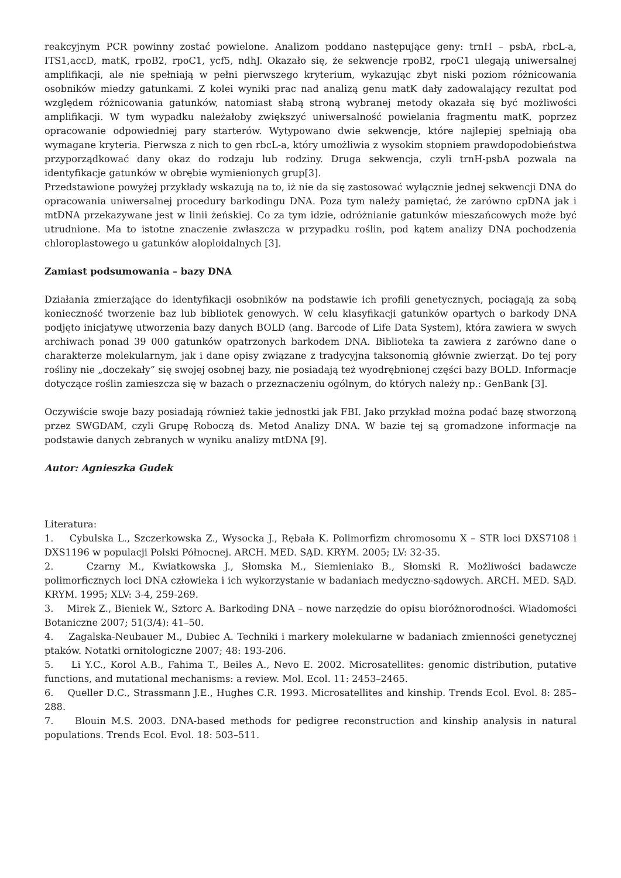reakcyjnym PCR powinny zostać powielone. Analizom poddano następujące geny: trnH – psbA, rbcL-a, ITS1,accD, matK, rpoB2, rpoC1, ycf5, ndhJ. Okazało się, że sekwencje rpoB2, rpoC1 ulegają uniwersalnej amplifikacji, ale nie spełniają w pełni pierwszego kryterium, wykazując zbyt niski poziom różnicowania osobników miedzy gatunkami. Z kolei wyniki prac nad analizą genu matK dały zadowalający rezultat pod względem różnicowania gatunków, natomiast słabą stroną wybranej metody okazała się być możliwości amplifikacji. W tym wypadku należałoby zwiększyć uniwersalność powielania fragmentu matK, poprzez opracowanie odpowiedniej pary starterów. Wytypowano dwie sekwencje, które najlepiej spełniają oba wymagane kryteria. Pierwsza z nich to gen rbcL-a, który umożliwia z wysokim stopniem prawdopodobieństwa przyporządkować dany okaz do rodzaju lub rodziny. Druga sekwencja, czyli trnH-psbA pozwala na identyfikacje gatunków w obrębie wymienionych grup[3].
Przedstawione powyżej przykłady wskazują na to, iż nie da się zastosować wyłącznie jednej sekwencji DNA do opracowania uniwersalnej procedury barkodingu DNA. Poza tym należy pamiętać, że zarówno cpDNA jak i mtDNA przekazywane jest w linii żeńskiej. Co za tym idzie, odróżnianie gatunków mieszańcowych może być utrudnione. Ma to istotne znaczenie zwłaszcza w przypadku roślin, pod kątem analizy DNA pochodzenia chloroplastowego u gatunków aloploidalnych [3].
Zamiast podsumowania – bazy DNA
Działania zmierzające do identyfikacji osobników na podstawie ich profili genetycznych, pociągają za sobą konieczność tworzenie baz lub bibliotek genowych. W celu klasyfikacji gatunków opartych o barkody DNA podjęto inicjatywę utworzenia bazy danych BOLD (ang. Barcode of Life Data System), która zawiera w swych archiwach ponad 39 000 gatunków opatrzonych barkodem DNA. Biblioteka ta zawiera z zarówno dane o charakterze molekularnym, jak i dane opisy związane z tradycyjna taksonomią głównie zwierząt. Do tej pory rośliny nie „doczekały” się swojej osobnej bazy, nie posiadają też wyodrębnionej części bazy BOLD. Informacje dotyczące roślin zamieszcza się w bazach o przeznaczeniu ogólnym, do których należy np.: GenBank [3].
Oczywiście swoje bazy posiadają również takie jednostki jak FBI. Jako przykład można podać bazę stworzoną przez SWGDAM, czyli Grupę Roboczą ds. Metod Analizy DNA. W bazie tej są gromadzone informacje na podstawie danych zebranych w wyniku analizy mtDNA [9].
Autor: Agnieszka Gudek
Literatura:
1. Cybulska L., Szczerkowska Z., Wysocka J., Rębała K. Polimorfizm chromosomu X – STR loci DXS7108 i DXS1196 w populacji Polski Północnej. ARCH. MED. SĄD. KRYM. 2005; LV: 32-35.
2. Czarny M., Kwiatkowska J., Słomska M., Siemieniako B., Słomski R. Możliwości badawcze polimorficznych loci DNA człowieka i ich wykorzystanie w badaniach medyczno-sądowych. ARCH. MED. SĄD. KRYM. 1995; XLV: 3-4, 259-269.
3. Mirek Z., Bieniek W., Sztorc A. Barkoding DNA – nowe narzędzie do opisu bioróżnorodności. Wiadomości Botaniczne 2007; 51(3/4): 41–50.
4. Zagalska-Neubauer M., Dubiec A. Techniki i markery molekularne w badaniach zmienności genetycznej ptaków. Notatki ornitologiczne 2007; 48: 193-206.
5. Li Y.C., Korol A.B., Fahima T., Beiles A., Nevo E. 2002. Microsatellites: genomic distribution, putative functions, and mutational mechanisms: a review. Mol. Ecol. 11: 2453–2465.
6. Queller D.C., Strassmann J.E., Hughes C.R. 1993. Microsatellites and kinship. Trends Ecol. Evol. 8: 285–288.
7. Blouin M.S. 2003. DNA-based methods for pedigree reconstruction and kinship analysis in natural populations. Trends Ecol. Evol. 18: 503–511.